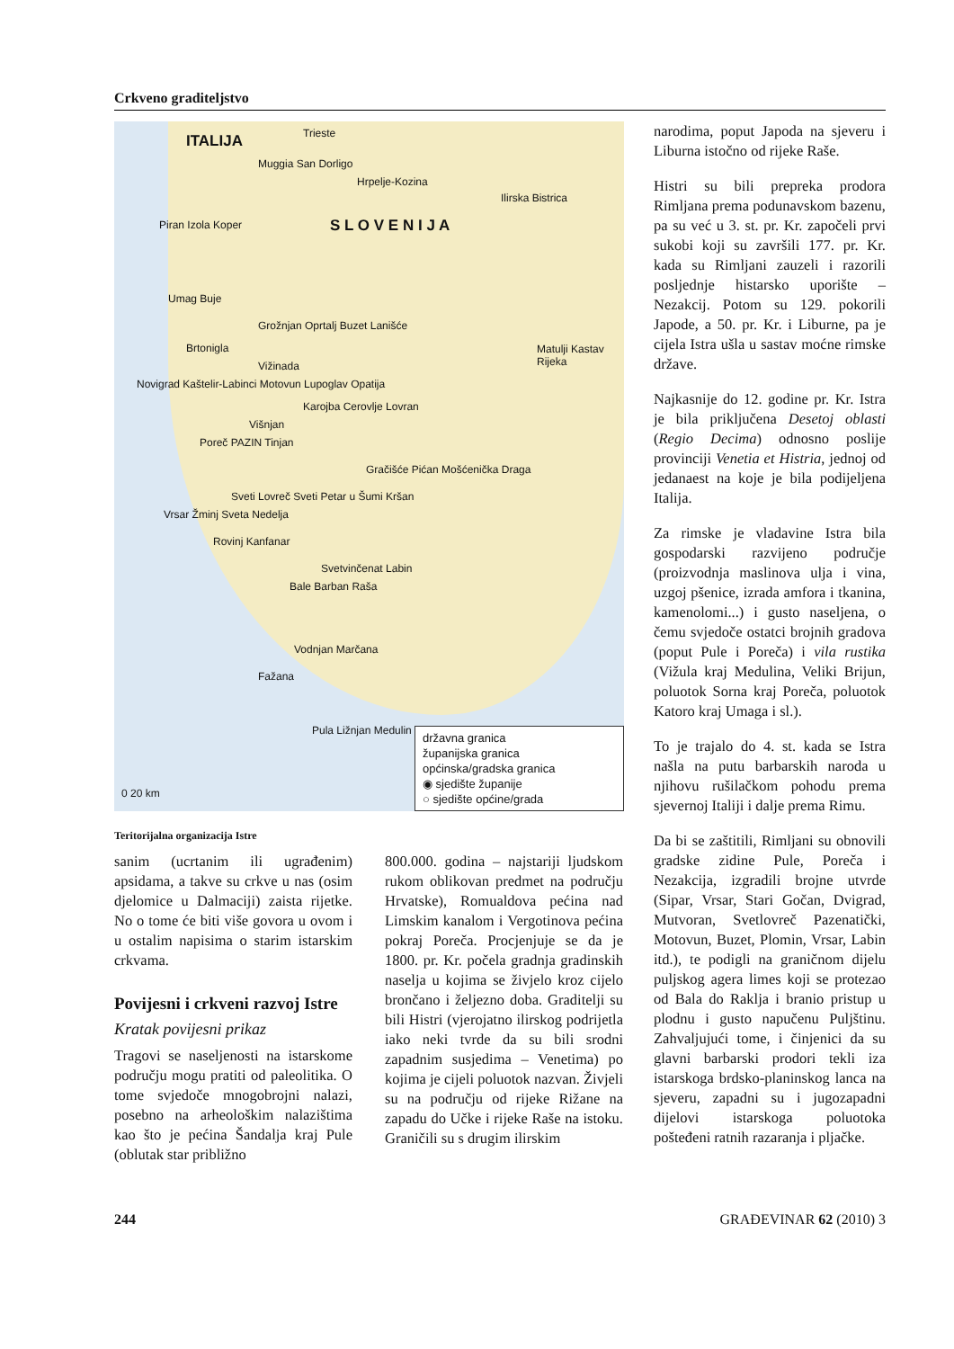Crkveno graditeljstvo
ITALIJA Trieste
Muggia San Dorligo
Hrpelje-Kozina
Ilirska Bistrica
S L O V E N I J A
Piran Izola Koper
Umag Buje
Grožnjan Oprtalj Buzet Lanišće
Brtonigla Matulji Kastav Rijeka
Vižinada
Novigrad Kaštelir-Labinci Motovun Lupoglav Opatija
Karojba Cerovlje Lovran
Višnjan
Poreč PAZIN Tinjan
Gračišće Pićan Mošćenička Draga
Sveti Lovreč Sveti Petar u Šumi Kršan
Vrsar Žminj Sveta Nedelja
Rovinj Kanfanar
Svetvinčenat Labin
Bale Barban Raša
Vodnjan Marčana
Fažana
Pula Ližnjan Medulin
0 20 km
državna granica
županijska granica
općinska/gradska granica
◉ sjedište županije
○ sjedište općine/grada
Teritorijalna organizacija Istre
sanim (ucrtanim ili ugrađenim) apsidama, a takve su crkve u nas (osim djelomice u Dalmaciji) zaista rijetke. No o tome će biti više govora u ovom i u ostalim napisima o starim istarskim crkvama.
Povijesni i crkveni razvoj Istre
Kratak povijesni prikaz
Tragovi se naseljenosti na istarskome području mogu pratiti od paleolitika. O tome svjedoče mnogobrojni nalazi, posebno na arheološkim nalazištima kao što je pećina Šandalja kraj Pule (oblutak star približno
800.000. godina – najstariji ljudskom rukom oblikovan predmet na području Hrvatske), Romualdova pećina nad Limskim kanalom i Vergotinova pećina pokraj Poreča. Procjenjuje se da je 1800. pr. Kr. počela gradnja gradinskih naselja u kojima se živjelo kroz cijelo brončano i željezno doba. Graditelji su bili Histri (vjerojatno ilirskog podrijetla iako neki tvrde da su bili srodni zapadnim susjedima – Venetima) po kojima je cijeli poluotok nazvan. Živjeli su na području od rijeke Rižane na zapadu do Učke i rijeke Raše na istoku. Graničili su s drugim ilirskim
narodima, poput Japoda na sjeveru i Liburna istočno od rijeke Raše.
Histri su bili prepreka prodora Rimljana prema podunavskom bazenu, pa su već u 3. st. pr. Kr. započeli prvi sukobi koji su završili 177. pr. Kr. kada su Rimljani zauzeli i razorili posljednje histarsko uporište – Nezakcij. Potom su 129. pokorili Japode, a 50. pr. Kr. i Liburne, pa je cijela Istra ušla u sastav moćne rimske države.
Najkasnije do 12. godine pr. Kr. Istra je bila priključena Desetoj oblasti (Regio Decima) odnosno poslije provinciji Venetia et Histria, jednoj od jedanaest na koje je bila podijeljena Italija.
Za rimske je vladavine Istra bila gospodarski razvijeno područje (proizvodnja maslinova ulja i vina, uzgoj pšenice, izrada amfora i tkanina, kamenolomi...) i gusto naseljena, o čemu svjedoče ostatci brojnih gradova (poput Pule i Poreča) i vila rustika (Vižula kraj Medulina, Veliki Brijun, poluotok Sorna kraj Poreča, poluotok Katoro kraj Umaga i sl.).
To je trajalo do 4. st. kada se Istra našla na putu barbarskih naroda u njihovu rušilačkom pohodu prema sjevernoj Italiji i dalje prema Rimu.
Da bi se zaštitili, Rimljani su obnovili gradske zidine Pule, Poreča i Nezakcija, izgradili brojne utvrde (Sipar, Vrsar, Stari Gočan, Dvigrad, Mutvoran, Svetlovreč Pazenatički, Motovun, Buzet, Plomin, Vrsar, Labin itd.), te podigli na graničnom dijelu puljskog agera limes koji se protezao od Bala do Raklja i branio pristup u plodnu i gusto napučenu Puljštinu. Zahvaljujući tome, i činjenici da su glavni barbarski prodori tekli iza istarskoga brdsko-planinskog lanca na sjeveru, zapadni su i jugozapadni dijelovi istarskoga poluotoka pošteđeni ratnih razaranja i pljačke.
244 GRAĐEVINAR 62 (2010) 3